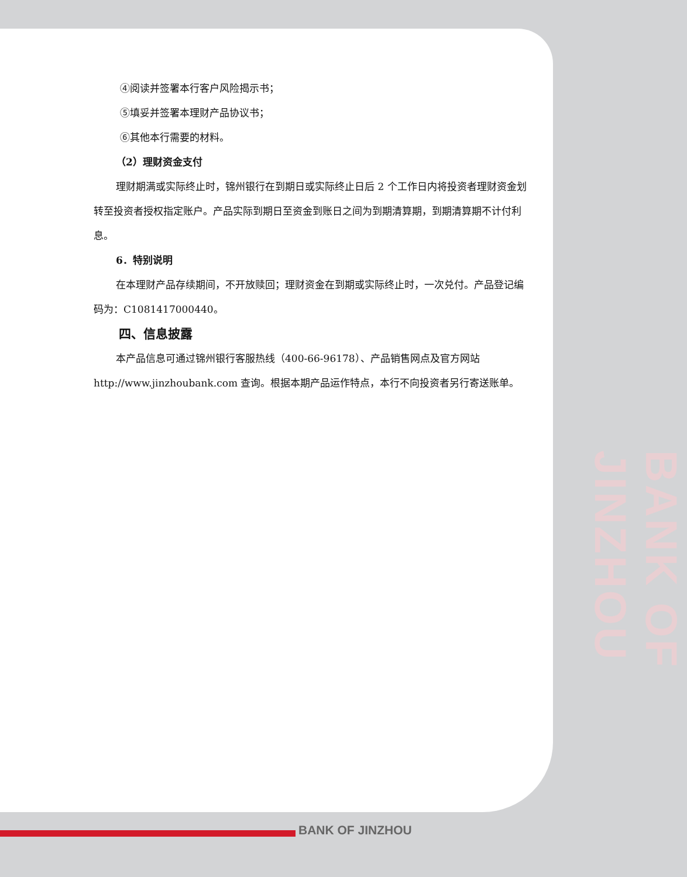BANK OF JINZHOU
④阅读并签署本行客户风险揭示书；
⑤填妥并签署本理财产品协议书；
⑥其他本行需要的材料。
（2）理财资金支付
理财期满或实际终止时，锦州银行在到期日或实际终止日后 2 个工作日内将投资者理财资金划转至投资者授权指定账户。产品实际到期日至资金到账日之间为到期清算期，到期清算期不计付利息。
6．特别说明
在本理财产品存续期间，不开放赎回；理财资金在到期或实际终止时，一次兑付。产品登记编码为：C1081417000440。
四、信息披露
本产品信息可通过锦州银行客服热线（400-66-96178）、产品销售网点及官方网站 http://www.jinzhoubank.com 查询。根据本期产品运作特点，本行不向投资者另行寄送账单。
BANK OF JINZHOU